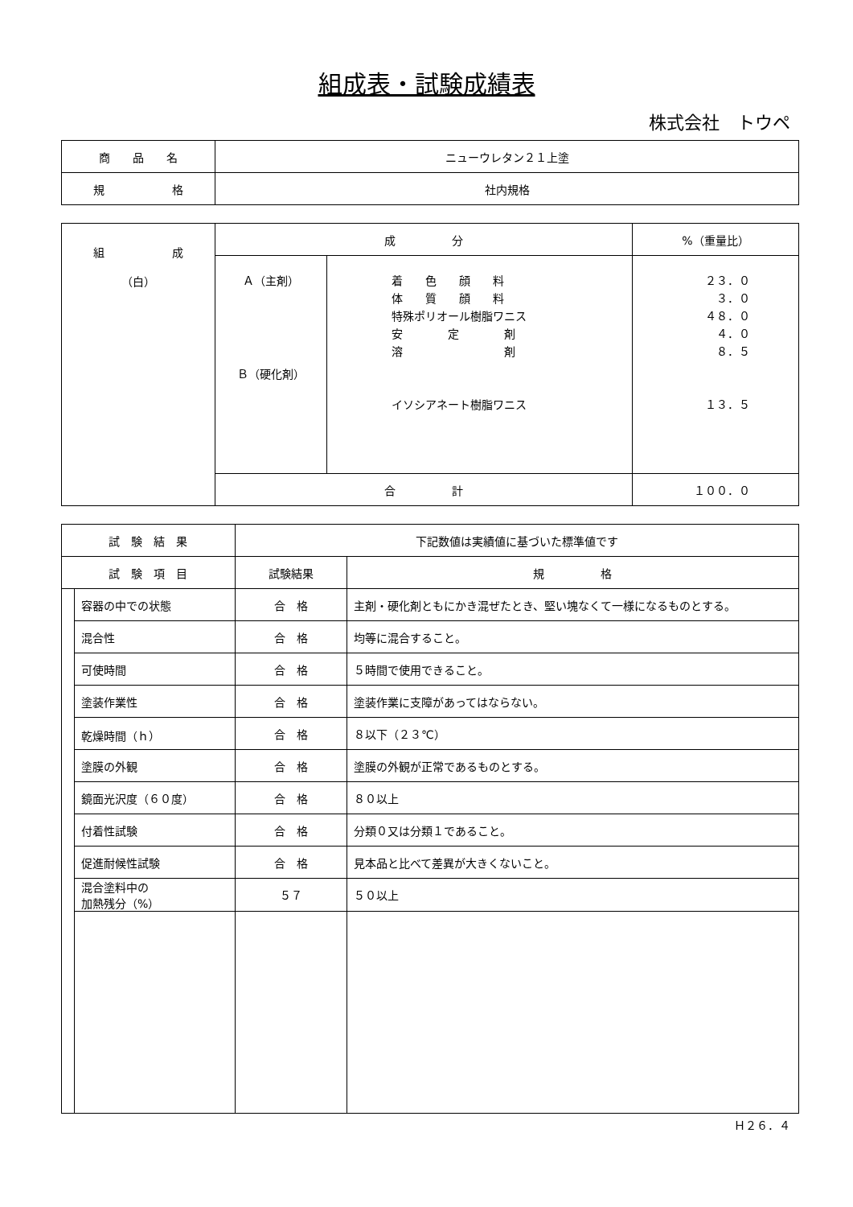組成表・試験成績表
株式会社　トウペ
| 商 品 名 | ニューウレタン２１上塗 |
| 規 格 | 社内規格 |
| 組 成 （白） | 成 分 | | %（重量比） |
| --- | --- | --- | --- |
| | Ａ（主剤） Ｂ（硬化剤） | 着 色 顔 料 体 質 顔 料 特殊ポリオール樹脂ワニス 安 定 剤 溶 剤 イソシアネート樹脂ワニス | ２３．０ ３．０ ４８．０ ４．０ ８．５ １３．５ |
| | 合 計 | | １００．０ |
| 試 験 結 果 | | 下記数値は実績値に基づいた標準値です | |
| 試 験 項 目 | | 試験結果 | 規 格 |
| | 容器の中での状態 | 合 格 | 主剤・硬化剤ともにかき混ぜたとき、堅い塊なくて一様になるものとする。 |
| | 混合性 | 合 格 | 均等に混合すること。 |
| | 可使時間 | 合 格 | ５時間で使用できること。 |
| | 塗装作業性 | 合 格 | 塗装作業に支障があってはならない。 |
| | 乾燥時間（ｈ） | 合 格 | ８以下（２３℃） |
| | 塗膜の外観 | 合 格 | 塗膜の外観が正常であるものとする。 |
| | 鏡面光沢度（６０度） | 合 格 | ８０以上 |
| | 付着性試験 | 合 格 | 分類０又は分類１であること。 |
| | 促進耐候性試験 | 合 格 | 見本品と比べて差異が大きくないこと。 |
| | 混合塗料中の 加熱残分（%） | ５７ | ５０以上 |
Ｈ２６．４